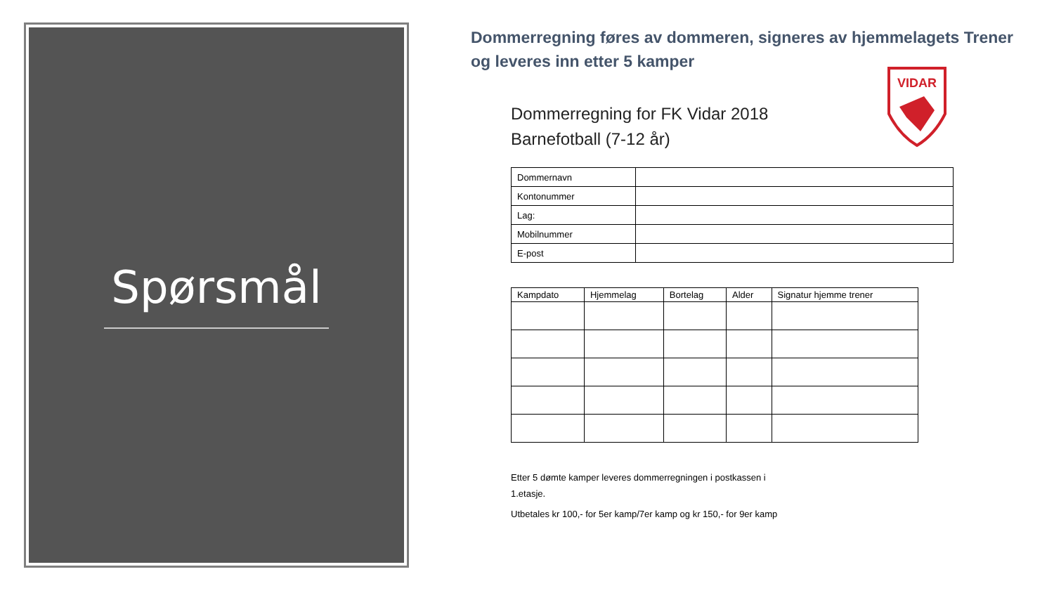Spørsmål
Dommerregning føres av dommeren, signeres av hjemmelagets Trener og leveres inn etter 5 kamper
VIDAR
Dommerregning for FK Vidar 2018
Barnefotball (7-12 år)
| Dommernavn | |
| Kontonummer | |
| Lag: | |
| Mobilnummer | |
| E-post | |
| Kampdato | Hjemmelag | Bortelag | Alder | Signatur hjemme trener |
| --- | --- | --- | --- | --- |
Etter 5 dømte kamper leveres dommerregningen i postkassen i
1.etasje.
Utbetales kr 100,- for 5er kamp/7er kamp og kr 150,- for 9er kamp